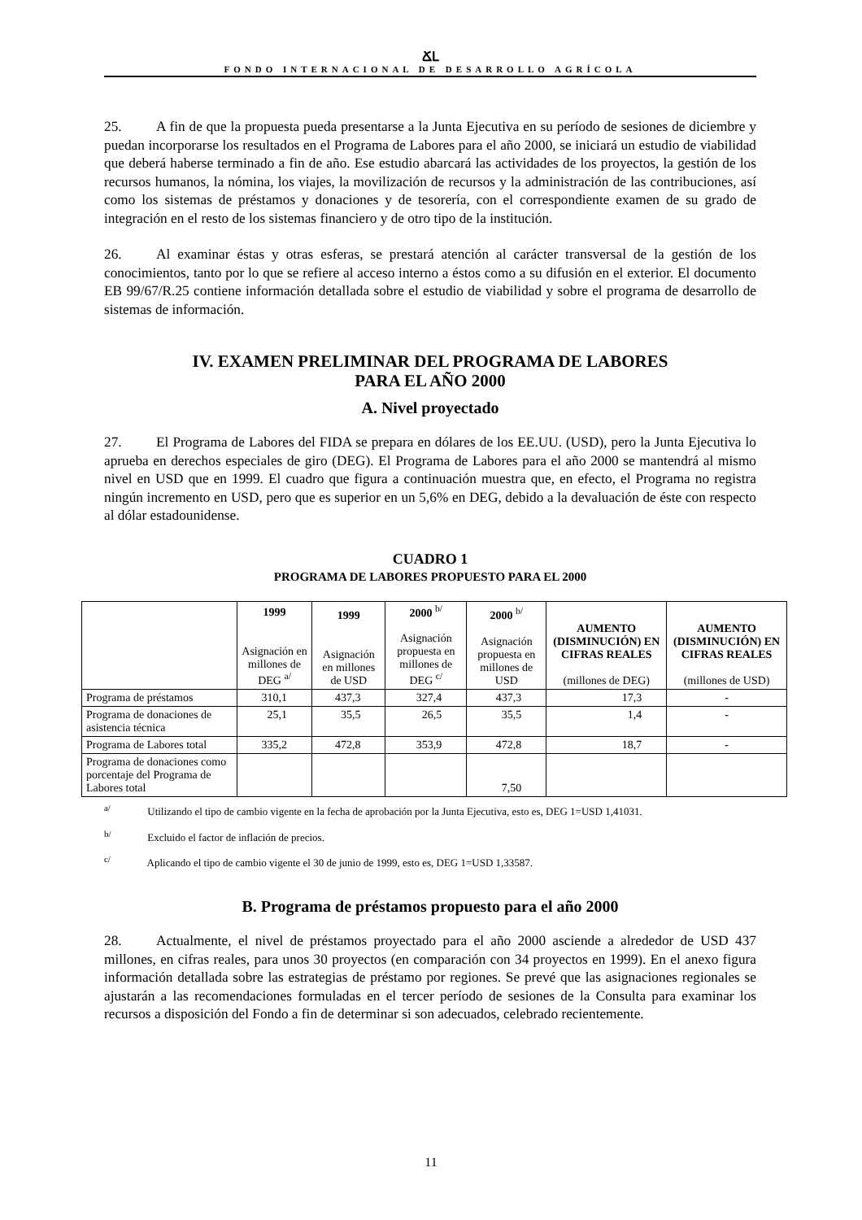ՃԼ
FONDO INTERNACIONAL DE DESARROLLO AGRÍCOLA
25. A fin de que la propuesta pueda presentarse a la Junta Ejecutiva en su período de sesiones de diciembre y puedan incorporarse los resultados en el Programa de Labores para el año 2000, se iniciará un estudio de viabilidad que deberá haberse terminado a fin de año. Ese estudio abarcará las actividades de los proyectos, la gestión de los recursos humanos, la nómina, los viajes, la movilización de recursos y la administración de las contribuciones, así como los sistemas de préstamos y donaciones y de tesorería, con el correspondiente examen de su grado de integración en el resto de los sistemas financiero y de otro tipo de la institución.
26. Al examinar éstas y otras esferas, se prestará atención al carácter transversal de la gestión de los conocimientos, tanto por lo que se refiere al acceso interno a éstos como a su difusión en el exterior. El documento EB 99/67/R.25 contiene información detallada sobre el estudio de viabilidad y sobre el programa de desarrollo de sistemas de información.
IV. EXAMEN PRELIMINAR DEL PROGRAMA DE LABORES
PARA EL AÑO 2000
A. Nivel proyectado
27. El Programa de Labores del FIDA se prepara en dólares de los EE.UU. (USD), pero la Junta Ejecutiva lo aprueba en derechos especiales de giro (DEG). El Programa de Labores para el año 2000 se mantendrá al mismo nivel en USD que en 1999. El cuadro que figura a continuación muestra que, en efecto, el Programa no registra ningún incremento en USD, pero que es superior en un 5,6% en DEG, debido a la devaluación de éste con respecto al dólar estadounidense.
CUADRO 1
PROGRAMA DE LABORES PROPUESTO PARA EL 2000
| | 1999 Asignación en millones de DEG <sup>a/</sup> | 1999 Asignación en millones de USD | 2000 <sup>b/</sup> Asignación propuesta en millones de DEG <sup>c/</sup> | 2000 <sup>b/</sup> Asignación propuesta en millones de USD | AUMENTO (DISMINUCIÓN) EN CIFRAS REALES (millones de DEG) | AUMENTO (DISMINUCIÓN) EN CIFRAS REALES (millones de USD) |
| --- | --- | --- | --- | --- | --- | --- |
| Programa de préstamos | 310,1 | 437,3 | 327,4 | 437,3 | 17,3 | - |
| Programa de donaciones de asistencia técnica | 25,1 | 35,5 | 26,5 | 35,5 | 1,4 | - |
| Programa de Labores total | 335,2 | 472,8 | 353,9 | 472,8 | 18,7 | - |
| Programa de donaciones como porcentaje del Programa de Labores total | | | | 7,50 | | |
<sup>a/</sup> Utilizando el tipo de cambio vigente en la fecha de aprobación por la Junta Ejecutiva, esto es, DEG 1=USD 1,41031.
<sup>b/</sup> Excluido el factor de inflación de precios.
<sup>c/</sup> Aplicando el tipo de cambio vigente el 30 de junio de 1999, esto es, DEG 1=USD 1,33587.
B. Programa de préstamos propuesto para el año 2000
28. Actualmente, el nivel de préstamos proyectado para el año 2000 asciende a alrededor de USD 437 millones, en cifras reales, para unos 30 proyectos (en comparación con 34 proyectos en 1999). En el anexo figura información detallada sobre las estrategias de préstamo por regiones. Se prevé que las asignaciones regionales se ajustarán a las recomendaciones formuladas en el tercer período de sesiones de la Consulta para examinar los recursos a disposición del Fondo a fin de determinar si son adecuados, celebrado recientemente.
11